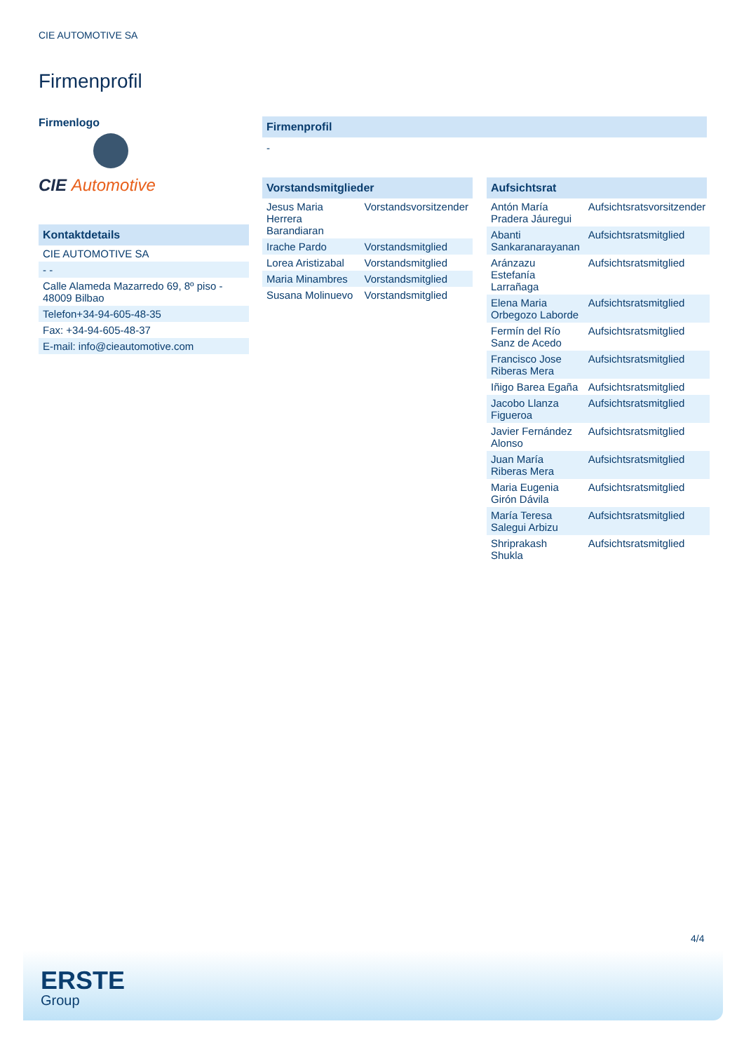CIE AUTOMOTIVE SA
Firmenprofil
Firmenlogo
CIE Automotive
Kontaktdetails
| CIE AUTOMOTIVE SA |
| - - |
| Calle Alameda Mazarredo 69, 8º piso - 48009 Bilbao |
| Telefon+34-94-605-48-35 |
| Fax: +34-94-605-48-37 |
| E-mail: info@cieautomotive.com |
Firmenprofil
-
Vorstandsmitglieder
| Jesus Maria Herrera Barandiaran | Vorstandsvorsitzender |
| Irache Pardo | Vorstandsmitglied |
| Lorea Aristizabal | Vorstandsmitglied |
| Maria Minambres | Vorstandsmitglied |
| Susana Molinuevo | Vorstandsmitglied |
Aufsichtsrat
| Antón María Pradera Jáuregui | Aufsichtsratsvorsitzender |
| Abanti Sankaranarayanan | Aufsichtsratsmitglied |
| Aránzazu Estefanía Larrañaga | Aufsichtsratsmitglied |
| Elena Maria Orbegozo Laborde | Aufsichtsratsmitglied |
| Fermín del Río Sanz de Acedo | Aufsichtsratsmitglied |
| Francisco Jose Riberas Mera | Aufsichtsratsmitglied |
| Iñigo Barea Egaña | Aufsichtsratsmitglied |
| Jacobo Llanza Figueroa | Aufsichtsratsmitglied |
| Javier Fernández Alonso | Aufsichtsratsmitglied |
| Juan María Riberas Mera | Aufsichtsratsmitglied |
| Maria Eugenia Girón Dávila | Aufsichtsratsmitglied |
| María Teresa Salegui Arbizu | Aufsichtsratsmitglied |
| Shriprakash Shukla | Aufsichtsratsmitglied |
4/4
ERSTE
Group